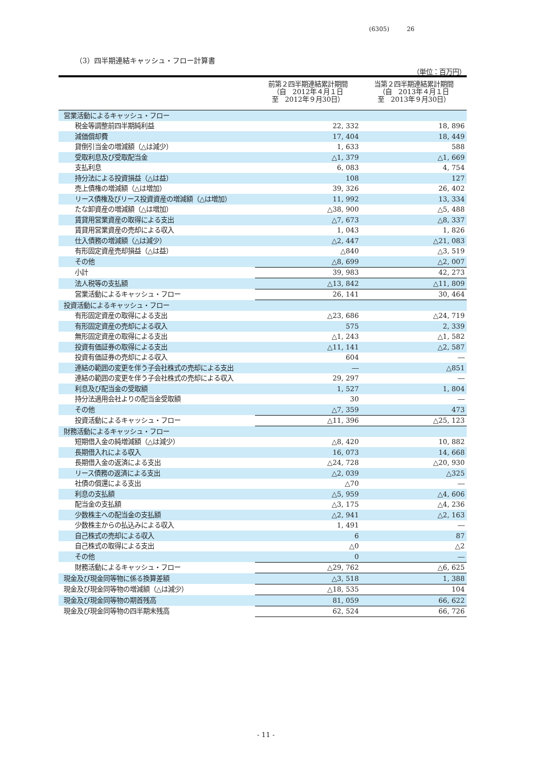(6305) 26
（3）四半期連結キャッシュ・フロー計算書
（単位：百万円）
| | 前第２四半期連結累計期間 （自 2012年４月１日 至 2012年９月30日） | 当第２四半期連結累計期間 （自 2013年４月１日 至 2013年９月30日） |
| --- | --- | --- |
| 営業活動によるキャッシュ・フロー | | |
| 税金等調整前四半期純利益 | 22, 332 | 18, 896 |
| 減価償却費 | 17, 404 | 18, 449 |
| 貸倒引当金の増減額（△は減少） | 1, 633 | 588 |
| 受取利息及び受取配当金 | △1, 379 | △1, 669 |
| 支払利息 | 6, 083 | 4, 754 |
| 持分法による投資損益（△は益） | 108 | 127 |
| 売上債権の増減額（△は増加） | 39, 326 | 26, 402 |
| リース債権及びリース投資資産の増減額（△は増加） | 11, 992 | 13, 334 |
| たな卸資産の増減額（△は増加） | △38, 900 | △5, 488 |
| 賃貸用営業資産の取得による支出 | △7, 673 | △8, 337 |
| 賃貸用営業資産の売却による収入 | 1, 043 | 1, 826 |
| 仕入債務の増減額（△は減少） | △2, 447 | △21, 083 |
| 有形固定資産売却損益（△は益） | △840 | △3, 519 |
| その他 | △8, 699 | △2, 007 |
| 小計 | 39, 983 | 42, 273 |
| 法人税等の支払額 | △13, 842 | △11, 809 |
| 営業活動によるキャッシュ・フロー | 26, 141 | 30, 464 |
| 投資活動によるキャッシュ・フロー | | |
| 有形固定資産の取得による支出 | △23, 686 | △24, 719 |
| 有形固定資産の売却による収入 | 575 | 2, 339 |
| 無形固定資産の取得による支出 | △1, 243 | △1, 582 |
| 投資有価証券の取得による支出 | △11, 141 | △2, 587 |
| 投資有価証券の売却による収入 | 604 | ― |
| 連結の範囲の変更を伴う子会社株式の売却による支出 | ― | △851 |
| 連結の範囲の変更を伴う子会社株式の売却による収入 | 29, 297 | ― |
| 利息及び配当金の受取額 | 1, 527 | 1, 804 |
| 持分法適用会社よりの配当金受取額 | 30 | ― |
| その他 | △7, 359 | 473 |
| 投資活動によるキャッシュ・フロー | △11, 396 | △25, 123 |
| 財務活動によるキャッシュ・フロー | | |
| 短期借入金の純増減額（△は減少） | △8, 420 | 10, 882 |
| 長期借入れによる収入 | 16, 073 | 14, 668 |
| 長期借入金の返済による支出 | △24, 728 | △20, 930 |
| リース債務の返済による支出 | △2, 039 | △325 |
| 社債の償還による支出 | △70 | ― |
| 利息の支払額 | △5, 959 | △4, 606 |
| 配当金の支払額 | △3, 175 | △4, 236 |
| 少数株主への配当金の支払額 | △2, 941 | △2, 163 |
| 少数株主からの払込みによる収入 | 1, 491 | ― |
| 自己株式の売却による収入 | 6 | 87 |
| 自己株式の取得による支出 | △0 | △2 |
| その他 | 0 | ― |
| 財務活動によるキャッシュ・フロー | △29, 762 | △6, 625 |
| 現金及び現金同等物に係る換算差額 | △3, 518 | 1, 388 |
| 現金及び現金同等物の増減額（△は減少） | △18, 535 | 104 |
| 現金及び現金同等物の期首残高 | 81, 059 | 66, 622 |
| 現金及び現金同等物の四半期末残高 | 62, 524 | 66, 726 |
- 11 -